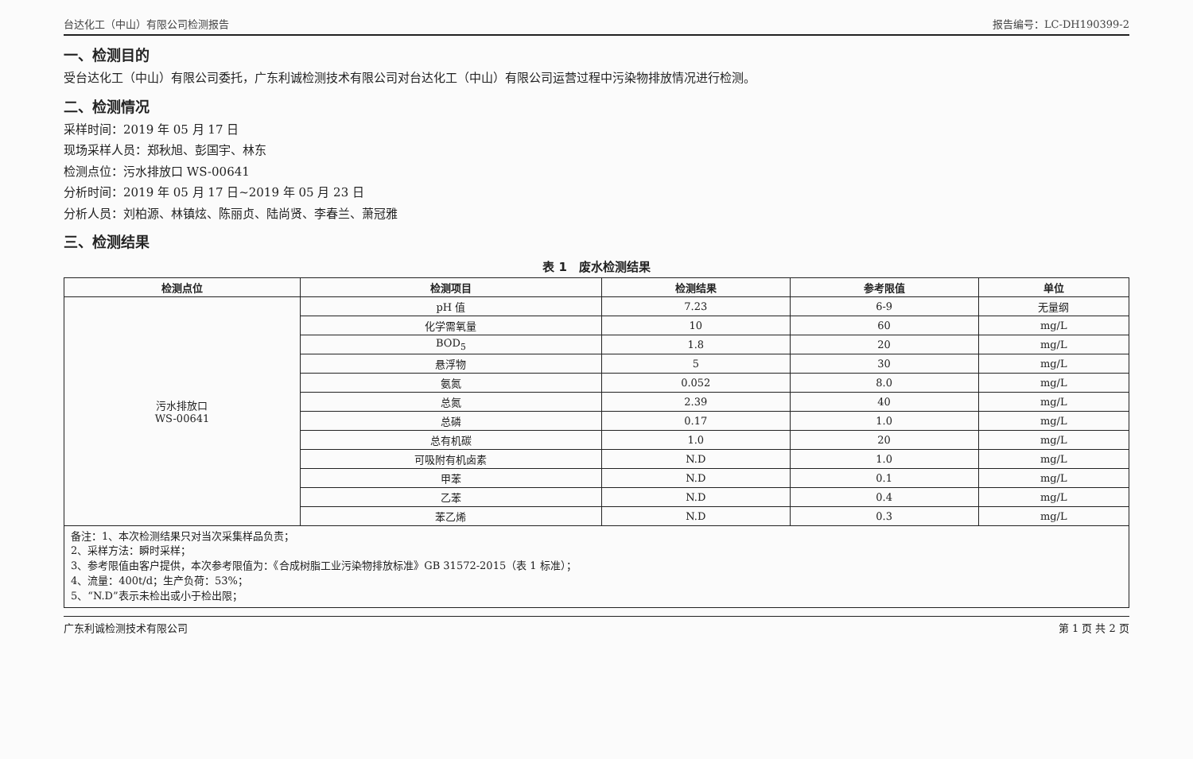台达化工（中山）有限公司检测报告 报告编号：LC-DH190399-2
一、检测目的
受台达化工（中山）有限公司委托，广东利诚检测技术有限公司对台达化工（中山）有限公司运营过程中污染物排放情况进行检测。
二、检测情况
采样时间：2019 年 05 月 17 日
现场采样人员：郑秋旭、彭国宇、林东
检测点位：污水排放口 WS-00641
分析时间：2019 年 05 月 17 日~2019 年 05 月 23 日
分析人员：刘柏源、林镇炫、陈丽贞、陆尚贤、李春兰、萧冠雅
三、检测结果
表 1　废水检测结果
| 检测点位 | 检测项目 | 检测结果 | 参考限值 | 单位 |
| --- | --- | --- | --- | --- |
| 污水排放口 WS-00641 | pH 值 | 7.23 | 6-9 | 无量纲 |
| | 化学需氧量 | 10 | 60 | mg/L |
| | BOD<sub>5</sub> | 1.8 | 20 | mg/L |
| | 悬浮物 | 5 | 30 | mg/L |
| | 氨氮 | 0.052 | 8.0 | mg/L |
| | 总氮 | 2.39 | 40 | mg/L |
| | 总磷 | 0.17 | 1.0 | mg/L |
| | 总有机碳 | 1.0 | 20 | mg/L |
| | 可吸附有机卤素 | N.D | 1.0 | mg/L |
| | 甲苯 | N.D | 0.1 | mg/L |
| | 乙苯 | N.D | 0.4 | mg/L |
| | 苯乙烯 | N.D | 0.3 | mg/L |
备注：1、本次检测结果只对当次采集样品负责；
2、采样方法：瞬时采样；
3、参考限值由客户提供，本次参考限值为：《合成树脂工业污染物排放标准》GB 31572-2015（表 1 标准）；
4、流量：400t/d；生产负荷：53%；
5、“N.D”表示未检出或小于检出限；
广东利诚检测技术有限公司 第 1 页 共 2 页